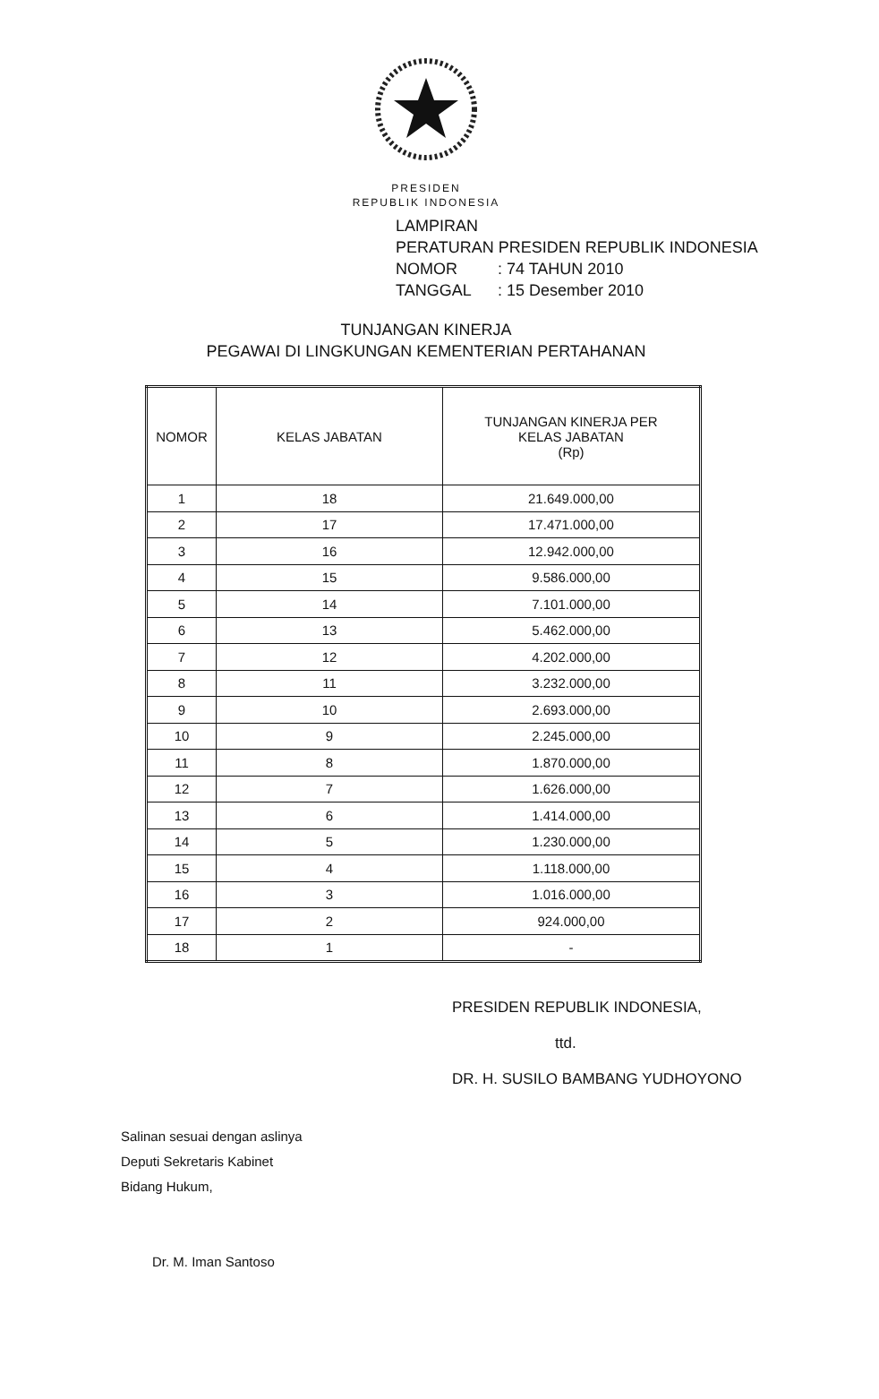PRESIDEN
REPUBLIK INDONESIA
LAMPIRAN
PERATURAN PRESIDEN REPUBLIK INDONESIA
NOMOR: 74 TAHUN 2010
TANGGAL: 15 Desember 2010
TUNJANGAN KINERJA
PEGAWAI DI LINGKUNGAN KEMENTERIAN PERTAHANAN
| NOMOR | KELAS JABATAN | TUNJANGAN KINERJA PER KELAS JABATAN (Rp) |
| --- | --- | --- |
| 1 | 18 | 21.649.000,00 |
| 2 | 17 | 17.471.000,00 |
| 3 | 16 | 12.942.000,00 |
| 4 | 15 | 9.586.000,00 |
| 5 | 14 | 7.101.000,00 |
| 6 | 13 | 5.462.000,00 |
| 7 | 12 | 4.202.000,00 |
| 8 | 11 | 3.232.000,00 |
| 9 | 10 | 2.693.000,00 |
| 10 | 9 | 2.245.000,00 |
| 11 | 8 | 1.870.000,00 |
| 12 | 7 | 1.626.000,00 |
| 13 | 6 | 1.414.000,00 |
| 14 | 5 | 1.230.000,00 |
| 15 | 4 | 1.118.000,00 |
| 16 | 3 | 1.016.000,00 |
| 17 | 2 | 924.000,00 |
| 18 | 1 | - |
PRESIDEN REPUBLIK INDONESIA,
ttd.
DR. H. SUSILO BAMBANG YUDHOYONO
Salinan sesuai dengan aslinya
Deputi Sekretaris Kabinet
Bidang Hukum,
Dr. M. Iman Santoso